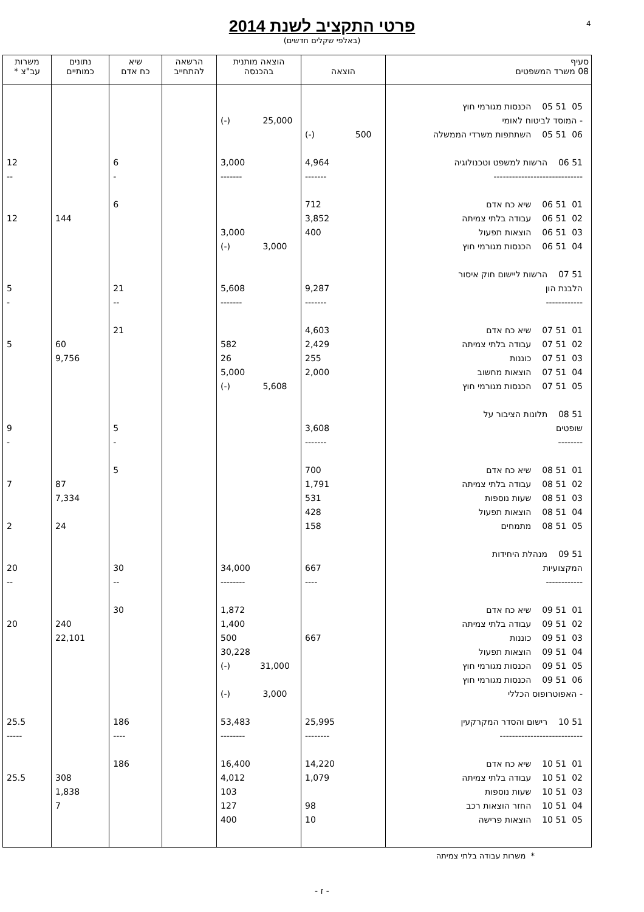4
פרטי התקציב לשנת 2014
(באלפי שקלים חדשים)
| סעיף 08 משרד המשפטים | הוצאה | הוצאה מותנית בהכנסה | הרשאה להתחייב | שיא כח אדם | נתונים כמותיים | משרות עב"צ * |
| --- | --- | --- | --- | --- | --- | --- |
| 05 51 05 הכנסות מגורמי חוץ | | | | | | |
| - המוסד לביטוח לאומי | | (-) 25,000 | | | | |
| 06 51 05 השתתפות משרדי הממשלה | (-) 500 | | | | | |
| 51 06 הרשות למשפט וטכנולוגיה | 4,964 | 3,000 | | 6 | | 12 |
| ----------------------------- | ------- | ------- | | - | | -- |
| 01 51 06 שיא כח אדם | 712 | | | 6 | | |
| 02 51 06 עבודה בלתי צמיתה | 3,852 | | | | 144 | 12 |
| 03 51 06 הוצאות תפעול | 400 | 3,000 | | | | |
| 04 51 06 הכנסות מגורמי חוץ | | (-) 3,000 | | | | |
| 51 07 הרשות ליישום חוק איסור | | | | | | |
| הלבנת הון | 9,287 | 5,608 | | 21 | | 5 |
| ------------ | ------- | ------- | | -- | | - |
| 01 51 07 שיא כח אדם | 4,603 | | | 21 | | |
| 02 51 07 עבודה בלתי צמיתה | 2,429 | 582 | | | 60 | 5 |
| 03 51 07 כוננות | 255 | 26 | | | 9,756 | |
| 04 51 07 הוצאות מחשוב | 2,000 | 5,000 | | | | |
| 05 51 07 הכנסות מגורמי חוץ | | (-) 5,608 | | | | |
| 51 08 תלונות הציבור על | | | | | | |
| שופטים | 3,608 | | | 5 | | 9 |
| -------- | ------- | | | - | | - |
| 01 51 08 שיא כח אדם | 700 | | | 5 | | |
| 02 51 08 עבודה בלתי צמיתה | 1,791 | | | | 87 | 7 |
| 03 51 08 שעות נוספות | 531 | | | | 7,334 | |
| 04 51 08 הוצאות תפעול | 428 | | | | | |
| 05 51 08 מתמחים | 158 | | | | 24 | 2 |
| 51 09 מנהלת היחידות | | | | | | |
| המקצועיות | 667 | 34,000 | | 30 | | 20 |
| ------------ | ---- | -------- | | -- | | -- |
| 01 51 09 שיא כח אדם | | 1,872 | | 30 | | |
| 02 51 09 עבודה בלתי צמיתה | | 1,400 | | | 240 | 20 |
| 03 51 09 כוננות | 667 | 500 | | | 22,101 | |
| 04 51 09 הוצאות תפעול | | 30,228 | | | | |
| 05 51 09 הכנסות מגורמי חוץ | | (-) 31,000 | | | | |
| 06 51 09 הכנסות מגורמי חוץ | | | | | | |
| - האפוטרופוס הכללי | | (-) 3,000 | | | | |
| 51 10 רישום והסדר המקרקעין | 25,995 | 53,483 | | 186 | | 25.5 |
| --------------------------- | -------- | -------- | | ---- | | ----- |
| 01 51 10 שיא כח אדם | 14,220 | 16,400 | | 186 | | |
| 02 51 10 עבודה בלתי צמיתה | 1,079 | 4,012 | | | 308 | 25.5 |
| 03 51 10 שעות נוספות | | 103 | | | 1,838 | |
| 04 51 10 החזר הוצאות רכב | 98 | 127 | | | 7 | |
| 05 51 10 הוצאות פרישה | 10 | 400 | | | | |
* משרות עבודה בלתי צמיתה
- ז -